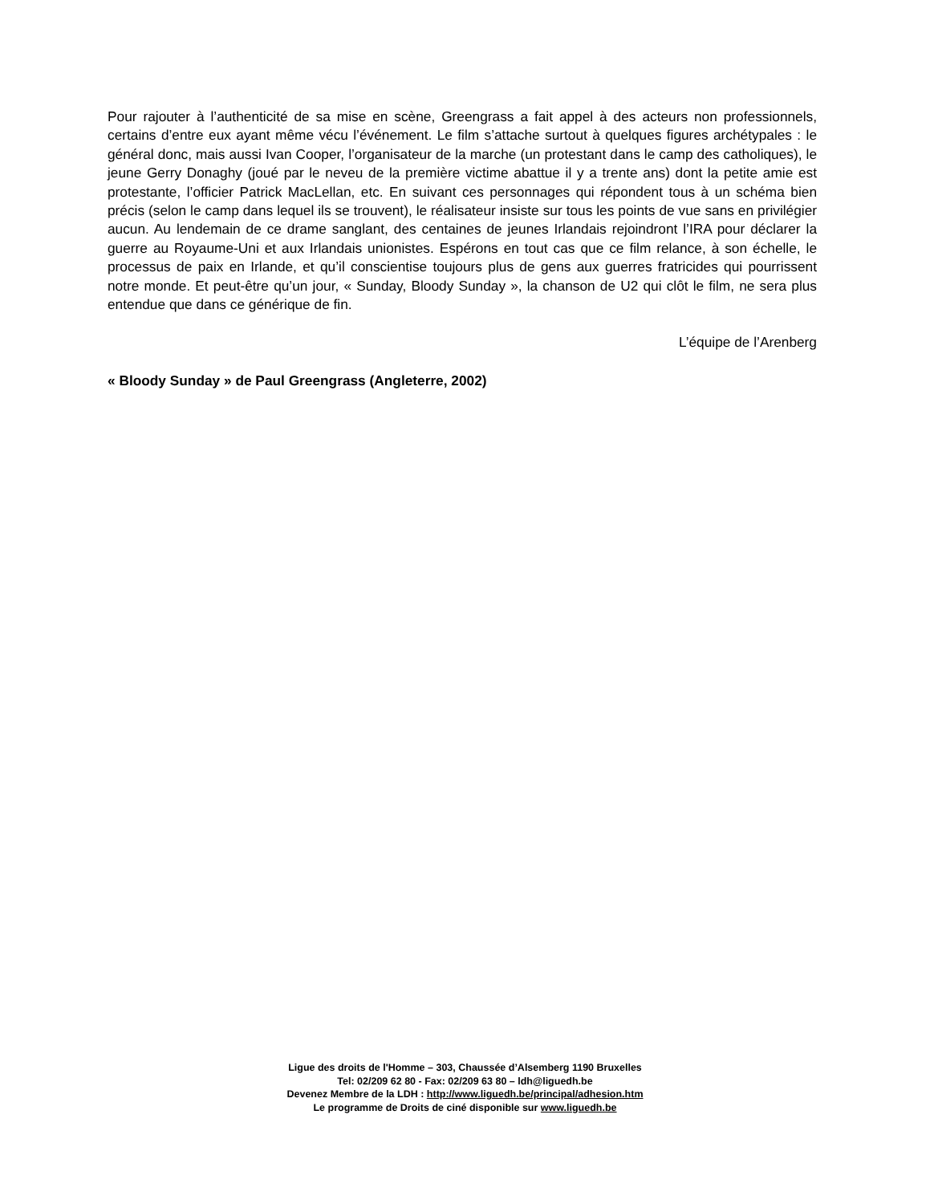Pour rajouter à l’authenticité de sa mise en scène, Greengrass a fait appel à des acteurs non professionnels, certains d’entre eux ayant même vécu l’événement. Le film s’attache surtout à quelques figures archétypales : le général donc, mais aussi Ivan Cooper, l’organisateur de la marche (un protestant dans le camp des catholiques), le jeune Gerry Donaghy (joué par le neveu de la première victime abattue il y a trente ans) dont la petite amie est protestante, l’officier Patrick MacLellan, etc. En suivant ces personnages qui répondent tous à un schéma bien précis (selon le camp dans lequel ils se trouvent), le réalisateur insiste sur tous les points de vue sans en privilégier aucun. Au lendemain de ce drame sanglant, des centaines de jeunes Irlandais rejoindront l’IRA pour déclarer la guerre au Royaume-Uni et aux Irlandais unionistes. Espérons en tout cas que ce film relance, à son échelle, le processus de paix en Irlande, et qu’il conscientise toujours plus de gens aux guerres fratricides qui pourrissent notre monde. Et peut-être qu’un jour, « Sunday, Bloody Sunday », la chanson de U2 qui clôt le film, ne sera plus entendue que dans ce générique de fin.
L’équipe de l’Arenberg
« Bloody Sunday » de Paul Greengrass (Angleterre, 2002)
Ligue des droits de l'Homme – 303, Chaussée d’Alsemberg 1190 Bruxelles
Tel: 02/209 62 80 - Fax: 02/209 63 80 – ldh@liguedh.be
Devenez Membre de la LDH : http://www.liguedh.be/principal/adhesion.htm
Le programme de Droits de ciné disponible sur www.liguedh.be